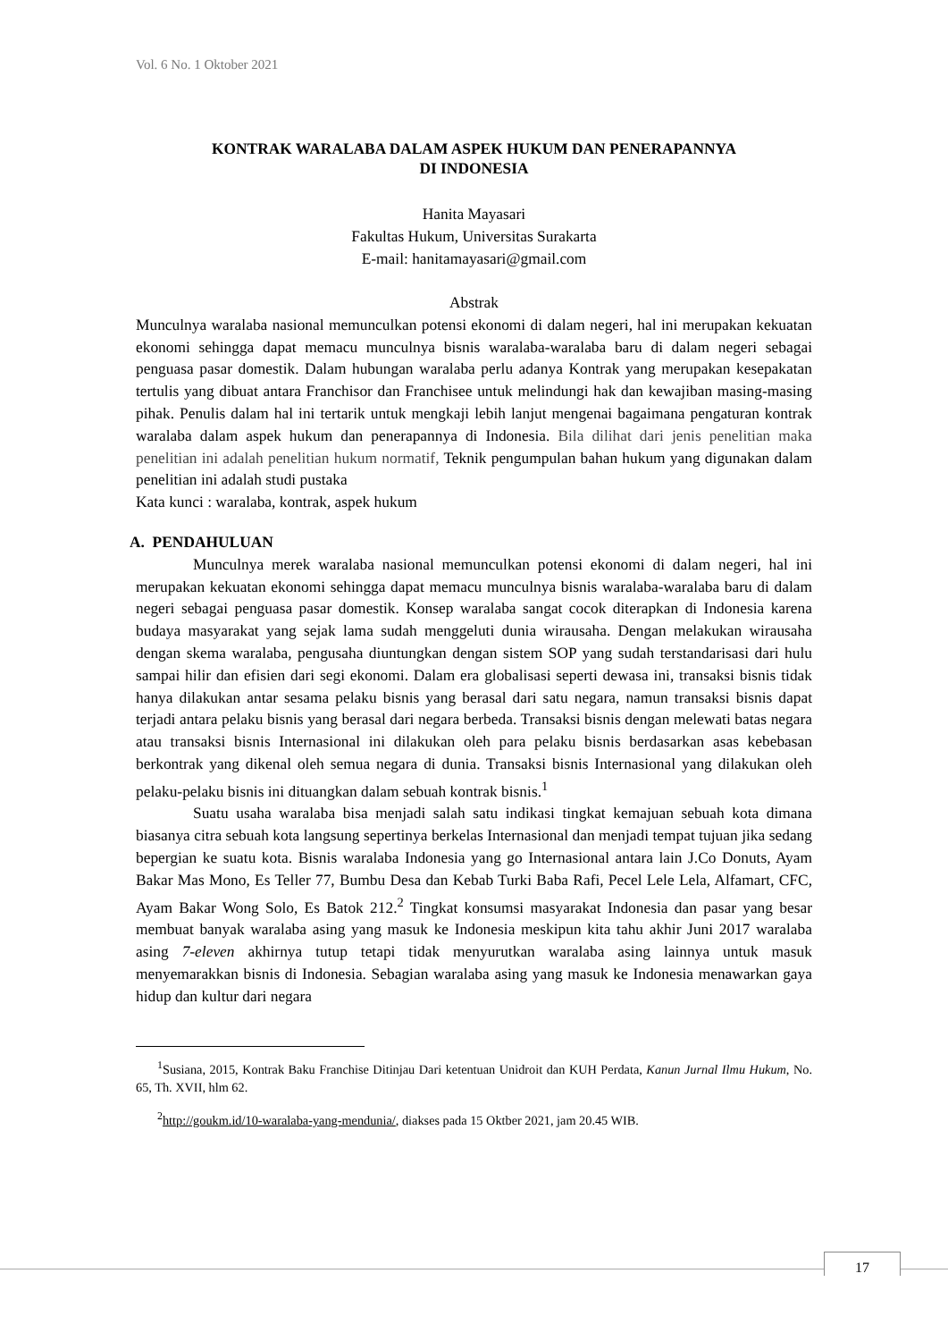Vol. 6 No. 1 Oktober 2021
KONTRAK WARALABA DALAM ASPEK HUKUM DAN PENERAPANNYA
DI INDONESIA
Hanita Mayasari
Fakultas Hukum, Universitas Surakarta
E-mail: hanitamayasari@gmail.com
Abstrak
Munculnya waralaba nasional memunculkan potensi ekonomi di dalam negeri, hal ini merupakan kekuatan ekonomi sehingga dapat memacu munculnya bisnis waralaba-waralaba baru di dalam negeri sebagai penguasa pasar domestik. Dalam hubungan waralaba perlu adanya Kontrak yang merupakan kesepakatan tertulis yang dibuat antara Franchisor dan Franchisee untuk melindungi hak dan kewajiban masing-masing pihak. Penulis dalam hal ini tertarik untuk mengkaji lebih lanjut mengenai bagaimana pengaturan kontrak waralaba dalam aspek hukum dan penerapannya di Indonesia. Bila dilihat dari jenis penelitian maka penelitian ini adalah penelitian hukum normatif, Teknik pengumpulan bahan hukum yang digunakan dalam penelitian ini adalah studi pustaka
Kata kunci : waralaba, kontrak, aspek hukum
A. PENDAHULUAN
Munculnya merek waralaba nasional memunculkan potensi ekonomi di dalam negeri, hal ini merupakan kekuatan ekonomi sehingga dapat memacu munculnya bisnis waralaba-waralaba baru di dalam negeri sebagai penguasa pasar domestik. Konsep waralaba sangat cocok diterapkan di Indonesia karena budaya masyarakat yang sejak lama sudah menggeluti dunia wirausaha. Dengan melakukan wirausaha dengan skema waralaba, pengusaha diuntungkan dengan sistem SOP yang sudah terstandarisasi dari hulu sampai hilir dan efisien dari segi ekonomi. Dalam era globalisasi seperti dewasa ini, transaksi bisnis tidak hanya dilakukan antar sesama pelaku bisnis yang berasal dari satu negara, namun transaksi bisnis dapat terjadi antara pelaku bisnis yang berasal dari negara berbeda. Transaksi bisnis dengan melewati batas negara atau transaksi bisnis Internasional ini dilakukan oleh para pelaku bisnis berdasarkan asas kebebasan berkontrak yang dikenal oleh semua negara di dunia. Transaksi bisnis Internasional yang dilakukan oleh pelaku-pelaku bisnis ini dituangkan dalam sebuah kontrak bisnis.<sup>1</sup>
Suatu usaha waralaba bisa menjadi salah satu indikasi tingkat kemajuan sebuah kota dimana biasanya citra sebuah kota langsung sepertinya berkelas Internasional dan menjadi tempat tujuan jika sedang bepergian ke suatu kota. Bisnis waralaba Indonesia yang go Internasional antara lain J.Co Donuts, Ayam Bakar Mas Mono, Es Teller 77, Bumbu Desa dan Kebab Turki Baba Rafi, Pecel Lele Lela, Alfamart, CFC, Ayam Bakar Wong Solo, Es Batok 212.<sup>2</sup> Tingkat konsumsi masyarakat Indonesia dan pasar yang besar membuat banyak waralaba asing yang masuk ke Indonesia meskipun kita tahu akhir Juni 2017 waralaba asing 7-eleven akhirnya tutup tetapi tidak menyurutkan waralaba asing lainnya untuk masuk menyemarakkan bisnis di Indonesia. Sebagian waralaba asing yang masuk ke Indonesia menawarkan gaya hidup dan kultur dari negara
<sup>1</sup> Susiana, 2015, Kontrak Baku Franchise Ditinjau Dari ketentuan Unidroit dan KUH Perdata, Kanun Jurnal Ilmu Hukum, No. 65, Th. XVII, hlm 62.
<sup>2</sup> http://goukm.id/10-waralaba-yang-mendunia/, diakses pada 15 Oktber 2021, jam 20.45 WIB.
17